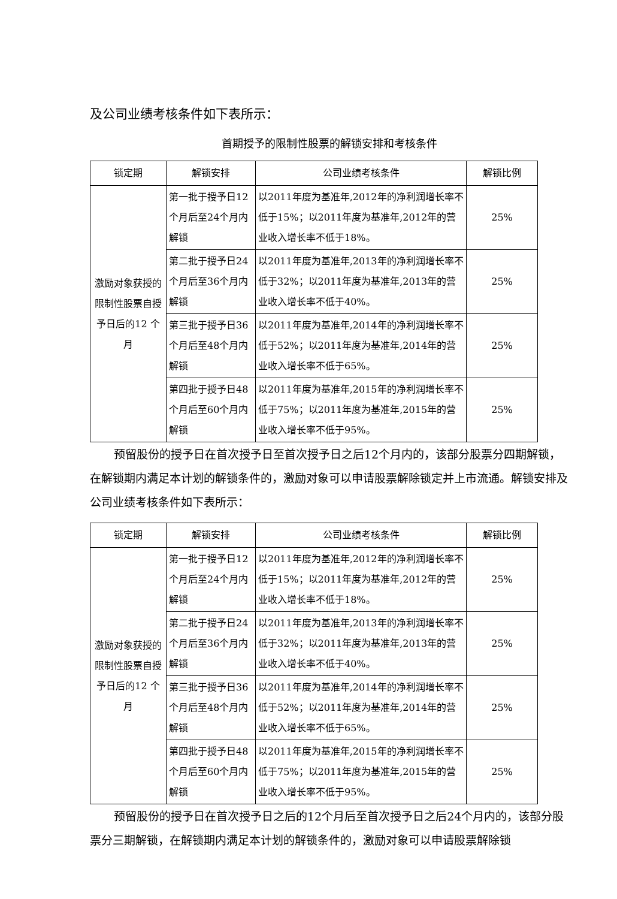及公司业绩考核条件如下表所示：
首期授予的限制性股票的解锁安排和考核条件
| 锁定期 | 解锁安排 | 公司业绩考核条件 | 解锁比例 |
| --- | --- | --- | --- |
| 激励对象获授的限制性股票自授予日后的12 个月 | 第一批于授予日12 个月后至24个月内解锁 | 以2011年度为基准年,2012年的净利润增长率不低于15%；以2011年度为基准年,2012年的营业收入增长率不低于18%。 | 25% |
| | 第二批于授予日24 个月后至36个月内解锁 | 以2011年度为基准年,2013年的净利润增长率不低于32%；以2011年度为基准年,2013年的营业收入增长率不低于40%。 | 25% |
| | 第三批于授予日36 个月后至48个月内解锁 | 以2011年度为基准年,2014年的净利润增长率不低于52%；以2011年度为基准年,2014年的营业收入增长率不低于65%。 | 25% |
| | 第四批于授予日48个月后至60个月内解锁 | 以2011年度为基准年,2015年的净利润增长率不低于75%；以2011年度为基准年,2015年的营业收入增长率不低于95%。 | 25% |
预留股份的授予日在首次授予日至首次授予日之后12个月内的，该部分股票分四期解锁，在解锁期内满足本计划的解锁条件的，激励对象可以申请股票解除锁定并上市流通。解锁安排及公司业绩考核条件如下表所示：
| 锁定期 | 解锁安排 | 公司业绩考核条件 | 解锁比例 |
| --- | --- | --- | --- |
| 激励对象获授的限制性股票自授予日后的12 个月 | 第一批于授予日12 个月后至24个月内解锁 | 以2011年度为基准年,2012年的净利润增长率不低于15%；以2011年度为基准年,2012年的营业收入增长率不低于18%。 | 25% |
| | 第二批于授予日24 个月后至36个月内解锁 | 以2011年度为基准年,2013年的净利润增长率不低于32%；以2011年度为基准年,2013年的营业收入增长率不低于40%。 | 25% |
| | 第三批于授予日36 个月后至48个月内解锁 | 以2011年度为基准年,2014年的净利润增长率不低于52%；以2011年度为基准年,2014年的营业收入增长率不低于65%。 | 25% |
| | 第四批于授予日48个月后至60个月内解锁 | 以2011年度为基准年,2015年的净利润增长率不低于75%；以2011年度为基准年,2015年的营业收入增长率不低于95%。 | 25% |
预留股份的授予日在首次授予日之后的12个月后至首次授予日之后24个月内的，该部分股票分三期解锁，在解锁期内满足本计划的解锁条件的，激励对象可以申请股票解除锁